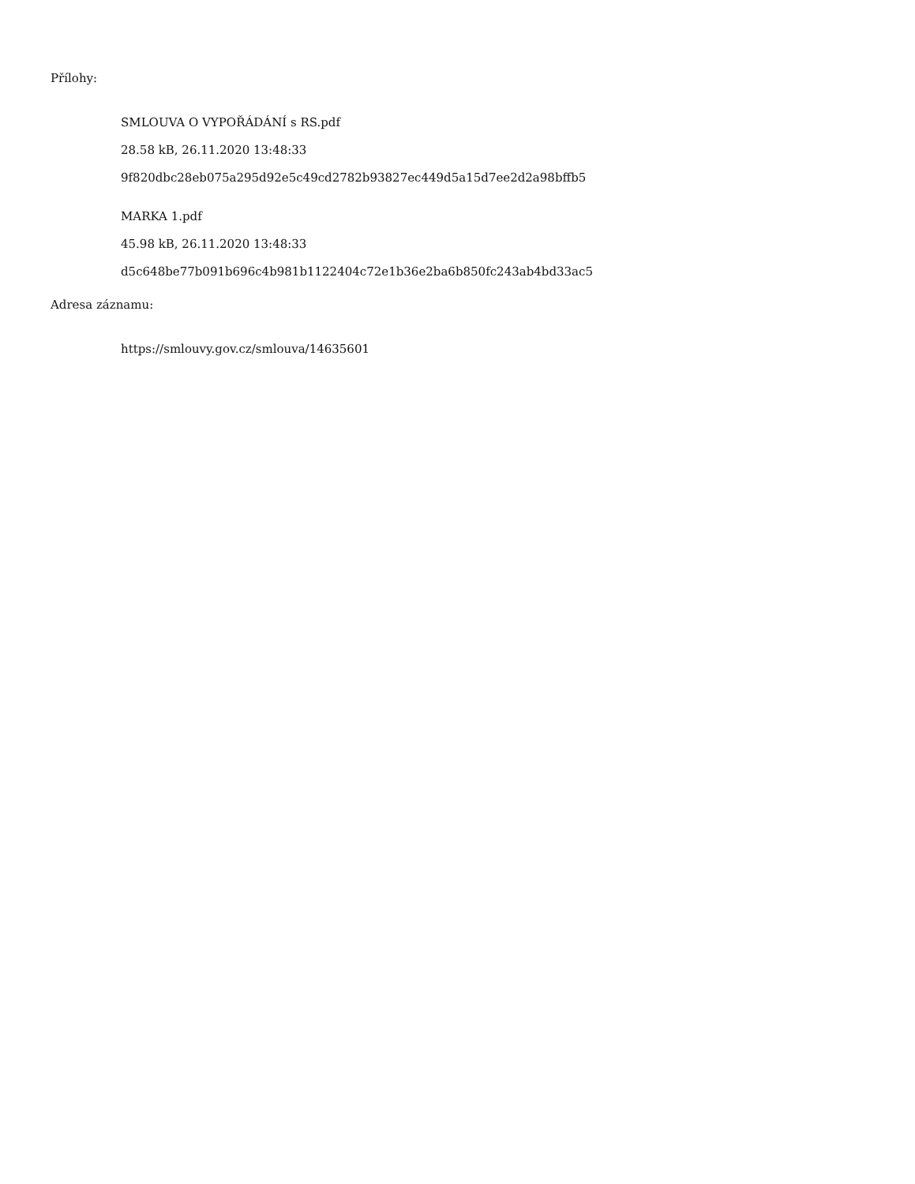Přílohy:
SMLOUVA O VYPOŘÁDÁNÍ s RS.pdf
28.58 kB, 26.11.2020 13:48:33
9f820dbc28eb075a295d92e5c49cd2782b93827ec449d5a15d7ee2d2a98bffb5
MARKA 1.pdf
45.98 kB, 26.11.2020 13:48:33
d5c648be77b091b696c4b981b1122404c72e1b36e2ba6b850fc243ab4bd33ac5
Adresa záznamu:
https://smlouvy.gov.cz/smlouva/14635601